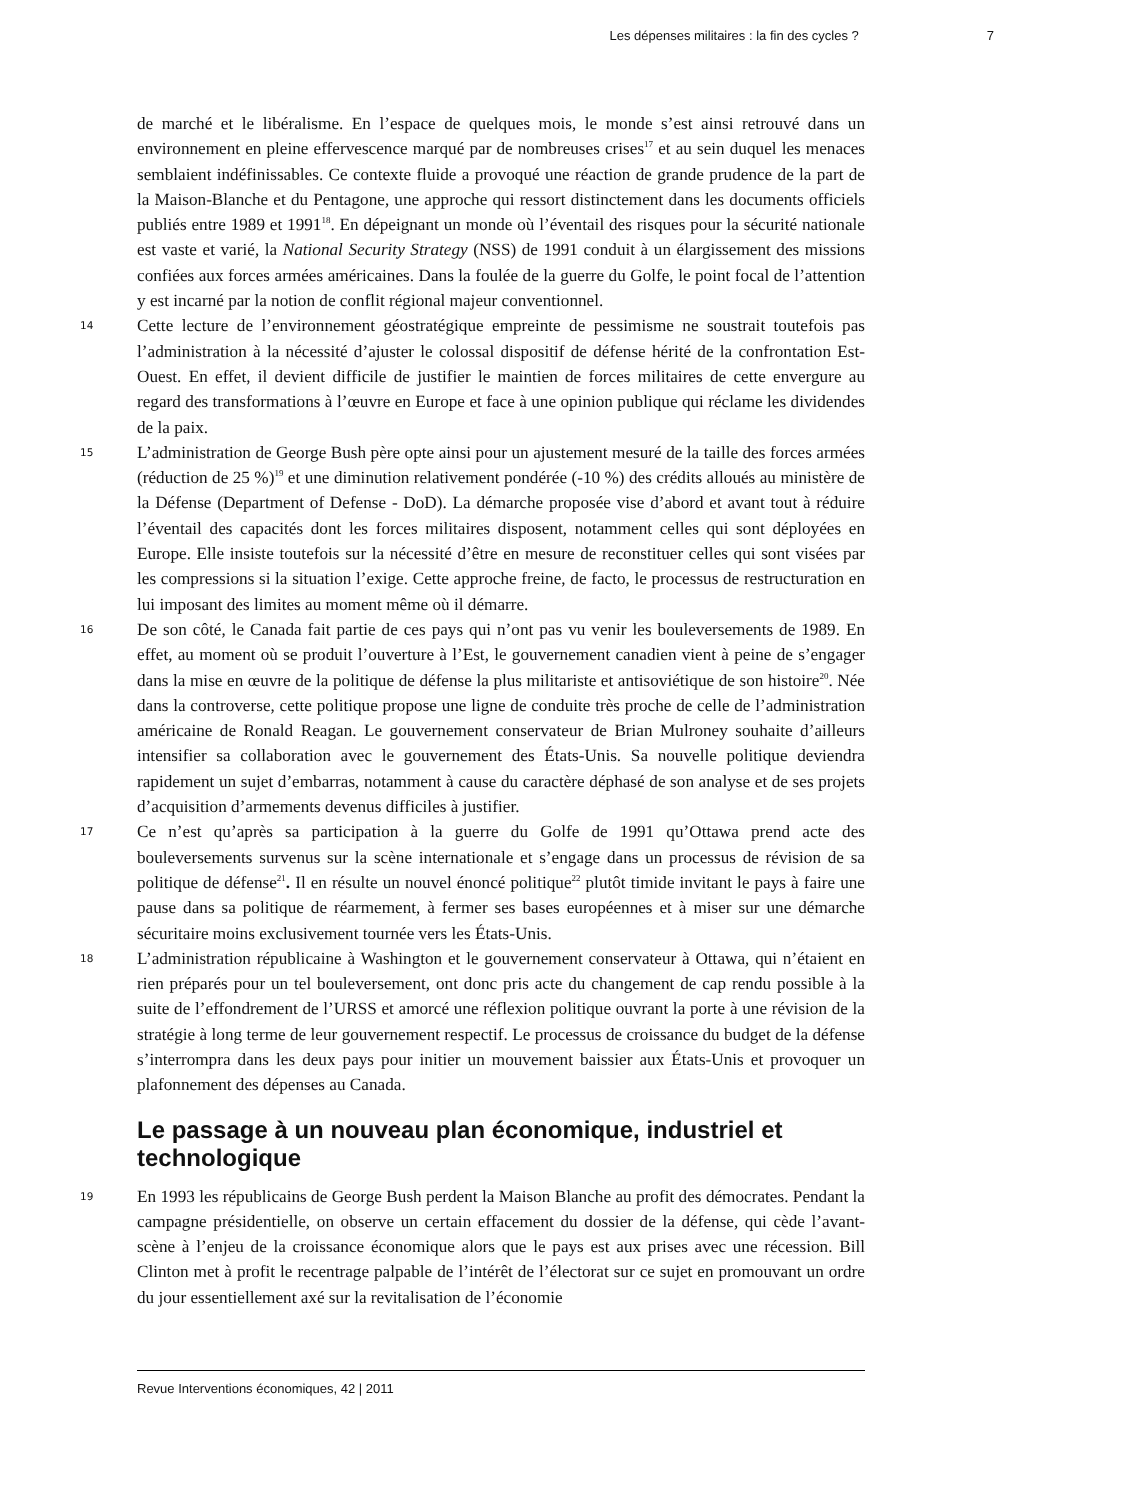Les dépenses militaires : la fin des cycles ? 7
de marché et le libéralisme. En l’espace de quelques mois, le monde s’est ainsi retrouvé dans un environnement en pleine effervescence marqué par de nombreuses crises<sup>17</sup> et au sein duquel les menaces semblaient indéfinissables. Ce contexte fluide a provoqué une réaction de grande prudence de la part de la Maison-Blanche et du Pentagone, une approche qui ressort distinctement dans les documents officiels publiés entre 1989 et 1991<sup>18</sup>. En dépeignant un monde où l’éventail des risques pour la sécurité nationale est vaste et varié, la National Security Strategy (NSS) de 1991 conduit à un élargissement des missions confiées aux forces armées américaines. Dans la foulée de la guerre du Golfe, le point focal de l’attention y est incarné par la notion de conflit régional majeur conventionnel.
14
Cette lecture de l’environnement géostratégique empreinte de pessimisme ne soustrait toutefois pas l’administration à la nécessité d’ajuster le colossal dispositif de défense hérité de la confrontation Est-Ouest. En effet, il devient difficile de justifier le maintien de forces militaires de cette envergure au regard des transformations à l’œuvre en Europe et face à une opinion publique qui réclame les dividendes de la paix.
15
L’administration de George Bush père opte ainsi pour un ajustement mesuré de la taille des forces armées (réduction de 25 %)<sup>19</sup> et une diminution relativement pondérée (-10 %) des crédits alloués au ministère de la Défense (Department of Defense - DoD). La démarche proposée vise d’abord et avant tout à réduire l’éventail des capacités dont les forces militaires disposent, notamment celles qui sont déployées en Europe. Elle insiste toutefois sur la nécessité d’être en mesure de reconstituer celles qui sont visées par les compressions si la situation l’exige. Cette approche freine, de facto, le processus de restructuration en lui imposant des limites au moment même où il démarre.
16
De son côté, le Canada fait partie de ces pays qui n’ont pas vu venir les bouleversements de 1989. En effet, au moment où se produit l’ouverture à l’Est, le gouvernement canadien vient à peine de s’engager dans la mise en œuvre de la politique de défense la plus militariste et antisoviétique de son histoire<sup>20</sup>. Née dans la controverse, cette politique propose une ligne de conduite très proche de celle de l’administration américaine de Ronald Reagan. Le gouvernement conservateur de Brian Mulroney souhaite d’ailleurs intensifier sa collaboration avec le gouvernement des États-Unis. Sa nouvelle politique deviendra rapidement un sujet d’embarras, notamment à cause du caractère déphasé de son analyse et de ses projets d’acquisition d’armements devenus difficiles à justifier.
17
Ce n’est qu’après sa participation à la guerre du Golfe de 1991 qu’Ottawa prend acte des bouleversements survenus sur la scène internationale et s’engage dans un processus de révision de sa politique de défense<sup>21</sup>. Il en résulte un nouvel énoncé politique<sup>22</sup> plutôt timide invitant le pays à faire une pause dans sa politique de réarmement, à fermer ses bases européennes et à miser sur une démarche sécuritaire moins exclusivement tournée vers les États-Unis.
18
L’administration républicaine à Washington et le gouvernement conservateur à Ottawa, qui n’étaient en rien préparés pour un tel bouleversement, ont donc pris acte du changement de cap rendu possible à la suite de l’effondrement de l’URSS et amorcé une réflexion politique ouvrant la porte à une révision de la stratégie à long terme de leur gouvernement respectif. Le processus de croissance du budget de la défense s’interrompra dans les deux pays pour initier un mouvement baissier aux États-Unis et provoquer un plafonnement des dépenses au Canada.
Le passage à un nouveau plan économique, industriel et technologique
19
En 1993 les républicains de George Bush perdent la Maison Blanche au profit des démocrates. Pendant la campagne présidentielle, on observe un certain effacement du dossier de la défense, qui cède l’avant-scène à l’enjeu de la croissance économique alors que le pays est aux prises avec une récession. Bill Clinton met à profit le recentrage palpable de l’intérêt de l’électorat sur ce sujet en promouvant un ordre du jour essentiellement axé sur la revitalisation de l’économie
Revue Interventions économiques, 42 | 2011